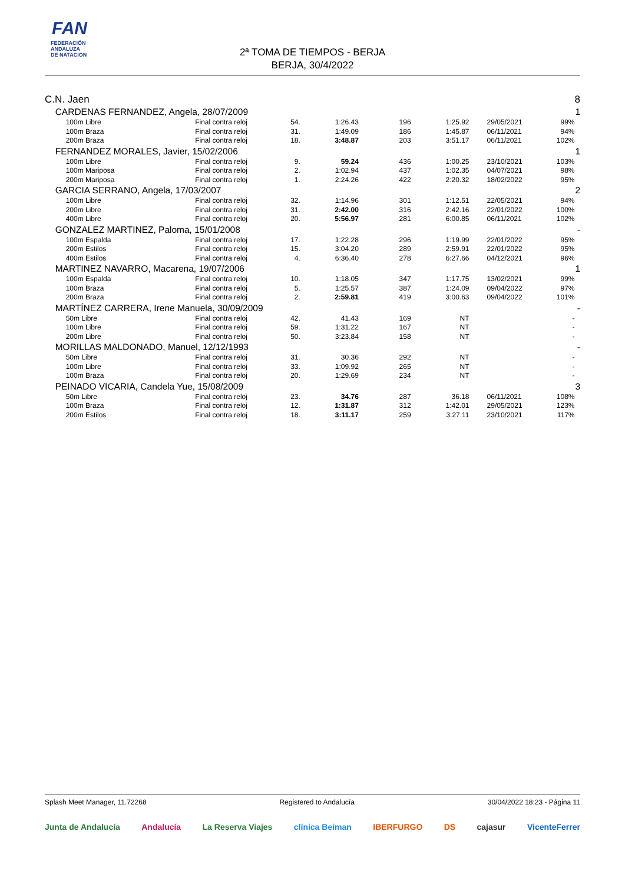FAN
FEDERACIÓN
ANDALUZA
DE NATACIÓN
2ª TOMA DE TIEMPOS - BERJA
BERJA, 30/4/2022
| C.N. Jaen | | | | | | | | | 8 |
| | CARDENAS FERNANDEZ, Angela, 28/07/2009 | | | | | | | | 1 |
| | 100m Libre | Final contra reloj | 54. | 1:26.43 | 196 | 1:25.92 | 29/05/2021 | 99% | |
| | 100m Braza | Final contra reloj | 31. | 1:49.09 | 186 | 1:45.87 | 06/11/2021 | 94% | |
| | 200m Braza | Final contra reloj | 18. | 3:48.87 | 203 | 3:51.17 | 06/11/2021 | 102% | |
| | FERNANDEZ MORALES, Javier, 15/02/2006 | | | | | | | | 1 |
| | 100m Libre | Final contra reloj | 9. | 59.24 | 436 | 1:00.25 | 23/10/2021 | 103% | |
| | 100m Mariposa | Final contra reloj | 2. | 1:02.94 | 437 | 1:02.35 | 04/07/2021 | 98% | |
| | 200m Mariposa | Final contra reloj | 1. | 2:24.26 | 422 | 2:20.32 | 18/02/2022 | 95% | |
| | GARCIA SERRANO, Angela, 17/03/2007 | | | | | | | | 2 |
| | 100m Libre | Final contra reloj | 32. | 1:14.96 | 301 | 1:12.51 | 22/05/2021 | 94% | |
| | 200m Libre | Final contra reloj | 31. | 2:42.00 | 316 | 2:42.16 | 22/01/2022 | 100% | |
| | 400m Libre | Final contra reloj | 20. | 5:56.97 | 281 | 6:00.85 | 06/11/2021 | 102% | |
| | GONZALEZ MARTINEZ, Paloma, 15/01/2008 | | | | | | | | - |
| | 100m Espalda | Final contra reloj | 17. | 1:22.28 | 296 | 1:19.99 | 22/01/2022 | 95% | |
| | 200m Estilos | Final contra reloj | 15. | 3:04.20 | 289 | 2:59.91 | 22/01/2022 | 95% | |
| | 400m Estilos | Final contra reloj | 4. | 6:36.40 | 278 | 6:27.66 | 04/12/2021 | 96% | |
| | MARTINEZ NAVARRO, Macarena, 19/07/2006 | | | | | | | | 1 |
| | 100m Espalda | Final contra reloj | 10. | 1:18.05 | 347 | 1:17.75 | 13/02/2021 | 99% | |
| | 100m Braza | Final contra reloj | 5. | 1:25.57 | 387 | 1:24.09 | 09/04/2022 | 97% | |
| | 200m Braza | Final contra reloj | 2. | 2:59.81 | 419 | 3:00.63 | 09/04/2022 | 101% | |
| | MARTÍNEZ CARRERA, Irene Manuela, 30/09/2009 | | | | | | | | - |
| | 50m Libre | Final contra reloj | 42. | 41.43 | 169 | NT | | - | |
| | 100m Libre | Final contra reloj | 59. | 1:31.22 | 167 | NT | | - | |
| | 200m Libre | Final contra reloj | 50. | 3:23.84 | 158 | NT | | - | |
| | MORILLAS MALDONADO, Manuel, 12/12/1993 | | | | | | | | - |
| | 50m Libre | Final contra reloj | 31. | 30.36 | 292 | NT | | - | |
| | 100m Libre | Final contra reloj | 33. | 1:09.92 | 265 | NT | | - | |
| | 100m Braza | Final contra reloj | 20. | 1:29.69 | 234 | NT | | - | |
| | PEINADO VICARIA, Candela Yue, 15/08/2009 | | | | | | | | 3 |
| | 50m Libre | Final contra reloj | 23. | 34.76 | 287 | 36.18 | 06/11/2021 | 108% | |
| | 100m Braza | Final contra reloj | 12. | 1:31.87 | 312 | 1:42.01 | 29/05/2021 | 123% | |
| | 200m Estilos | Final contra reloj | 18. | 3:11.17 | 259 | 3:27.11 | 23/10/2021 | 117% | |
Splash Meet Manager, 11.72268 Registered to Andalucía 30/04/2022 18:23 - Página 11
Junta de Andalucía Andalucía La Reserva Viajes clínica Beiman IBERFURGO DS cajasur VicenteFerrer